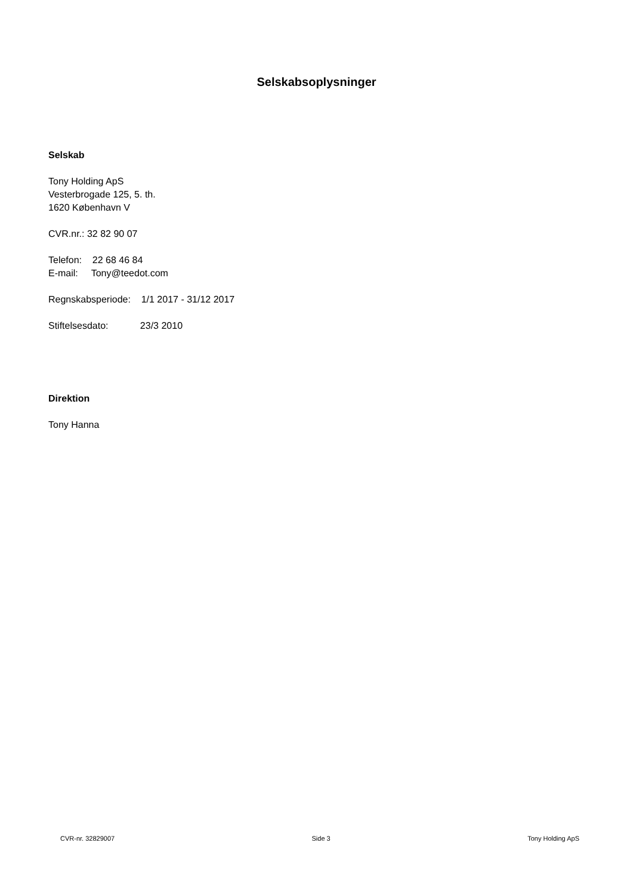Selskabsoplysninger
Selskab
Tony Holding ApS
Vesterbrogade 125, 5. th.
1620 København V
CVR.nr.: 32 82 90 07
Telefon: 22 68 46 84
E-mail: Tony@teedot.com
Regnskabsperiode: 1/1 2017 - 31/12 2017
Stiftelsesdato: 23/3 2010
Direktion
Tony Hanna
CVR-nr. 32829007 Side 3 Tony Holding ApS